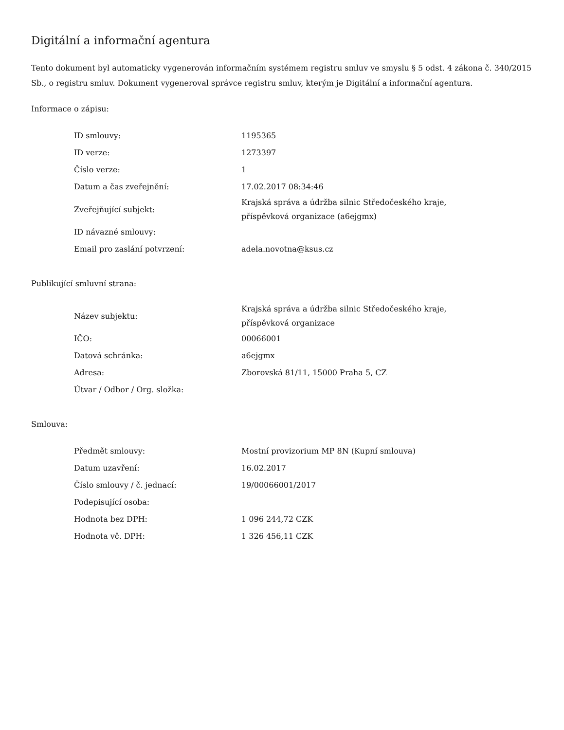Digitální a informační agentura
Tento dokument byl automaticky vygenerován informačním systémem registru smluv ve smyslu § 5 odst. 4 zákona č. 340/2015 Sb., o registru smluv. Dokument vygeneroval správce registru smluv, kterým je Digitální a informační agentura.
Informace o zápisu:
| ID smlouvy: | 1195365 |
| ID verze: | 1273397 |
| Číslo verze: | 1 |
| Datum a čas zveřejnění: | 17.02.2017 08:34:46 |
| Zveřejňující subjekt: | Krajská správa a údržba silnic Středočeského kraje, příspěvková organizace (a6ejgmx) |
| ID návazné smlouvy: | |
| Email pro zaslání potvrzení: | adela.novotna@ksus.cz |
Publikující smluvní strana:
| Název subjektu: | Krajská správa a údržba silnic Středočeského kraje, příspěvková organizace |
| IČO: | 00066001 |
| Datová schránka: | a6ejgmx |
| Adresa: | Zborovská 81/11, 15000 Praha 5, CZ |
| Útvar / Odbor / Org. složka: | |
Smlouva:
| Předmět smlouvy: | Mostní provizorium MP 8N (Kupní smlouva) |
| Datum uzavření: | 16.02.2017 |
| Číslo smlouvy / č. jednací: | 19/00066001/2017 |
| Podepisující osoba: | |
| Hodnota bez DPH: | 1 096 244,72 CZK |
| Hodnota vč. DPH: | 1 326 456,11 CZK |